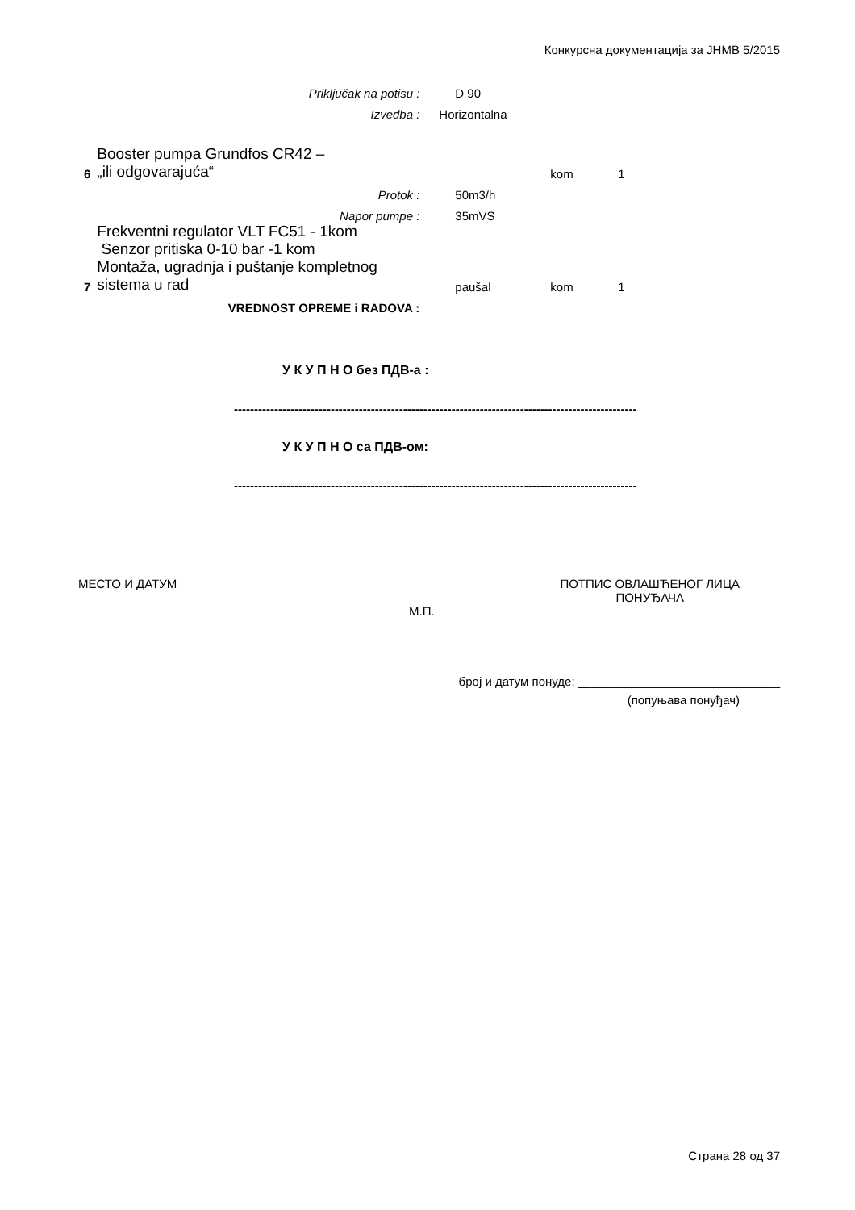Конкурсна документација за ЈНМВ 5/2015
| | Priključak na potisu : | D 90 | | |
| | Izvedba : | Horizontalna | | |
| 6 | Booster pumpa Grundfos CR42 – „ili odgovarajuća“ | | kom | 1 |
| | Protok : | 50m3/h | | |
| | Napor pumpe : | 35mVS | | |
| | Frekventni regulator VLT FC51 - 1kom Senzor pritiska 0-10 bar -1 kom | | | |
| 7 | Montaža, ugradnja i puštanje kompletnog sistema u rad | paušal | kom | 1 |
| | VREDNOST OPREME i RADOVA : | | | |
У К У П Н О без ПДВ-а :
----------------------------------------------------------------------------------------------------
У К У П Н О са ПДВ-ом:
----------------------------------------------------------------------------------------------------
МЕСТО И ДАТУМ ПОТПИС ОВЛАШЋЕНОГ ЛИЦА
ПОНУЂАЧА
М.П.
број и датум понуде: ______________________________
(попуњава понуђач)
Страна 28 од 37